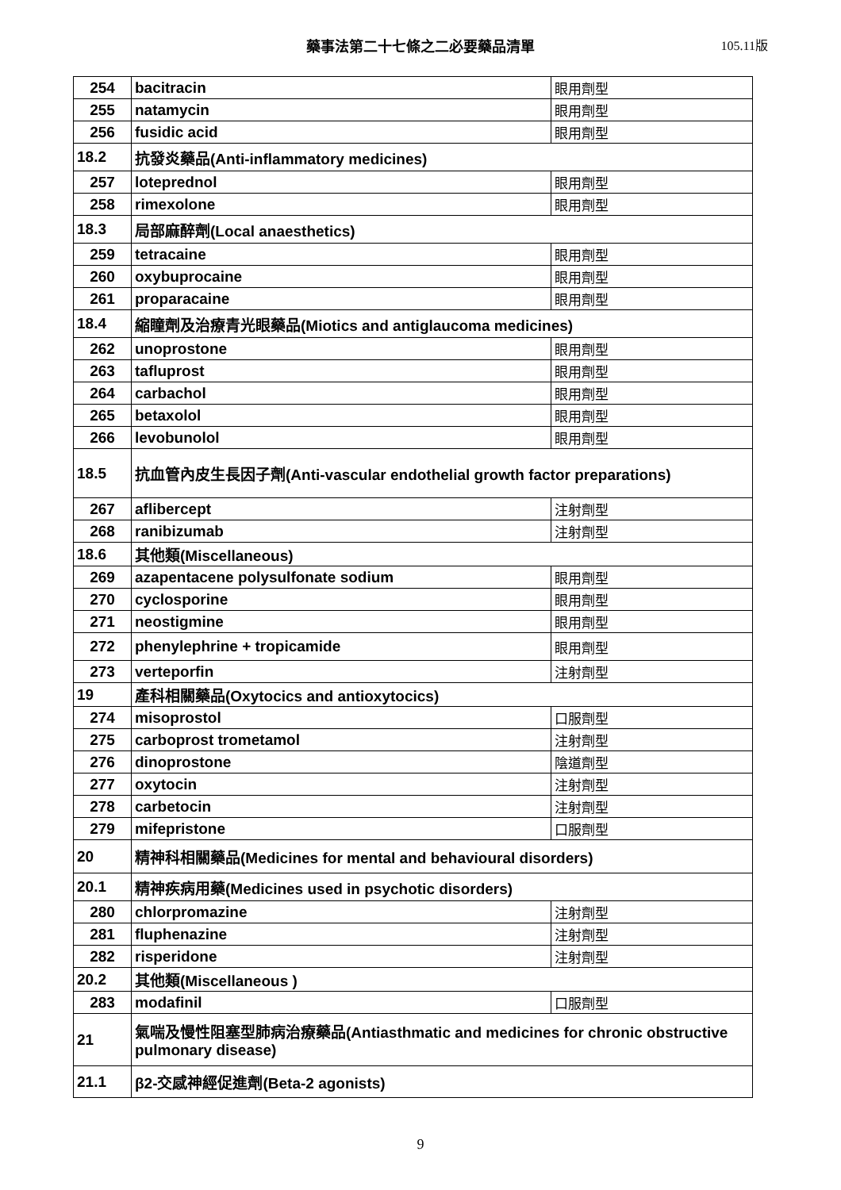藥事法第二十七條之二必要藥品清單
105.11版
| 254 | bacitracin | 眼用劑型 |
| 255 | natamycin | 眼用劑型 |
| 256 | fusidic acid | 眼用劑型 |
| 18.2 | 抗發炎藥品(Anti-inflammatory medicines) | |
| 257 | loteprednol | 眼用劑型 |
| 258 | rimexolone | 眼用劑型 |
| 18.3 | 局部麻醉劑(Local anaesthetics) | |
| 259 | tetracaine | 眼用劑型 |
| 260 | oxybuprocaine | 眼用劑型 |
| 261 | proparacaine | 眼用劑型 |
| 18.4 | 縮瞳劑及治療青光眼藥品(Miotics and antiglaucoma medicines) | |
| 262 | unoprostone | 眼用劑型 |
| 263 | tafluprost | 眼用劑型 |
| 264 | carbachol | 眼用劑型 |
| 265 | betaxolol | 眼用劑型 |
| 266 | levobunolol | 眼用劑型 |
| 18.5 | 抗血管內皮生長因子劑(Anti-vascular endothelial growth factor preparations) | |
| 267 | aflibercept | 注射劑型 |
| 268 | ranibizumab | 注射劑型 |
| 18.6 | 其他類(Miscellaneous) | |
| 269 | azapentacene polysulfonate sodium | 眼用劑型 |
| 270 | cyclosporine | 眼用劑型 |
| 271 | neostigmine | 眼用劑型 |
| 272 | phenylephrine + tropicamide | 眼用劑型 |
| 273 | verteporfin | 注射劑型 |
| 19 | 產科相關藥品(Oxytocics and antioxytocics) | |
| 274 | misoprostol | 口服劑型 |
| 275 | carboprost trometamol | 注射劑型 |
| 276 | dinoprostone | 陰道劑型 |
| 277 | oxytocin | 注射劑型 |
| 278 | carbetocin | 注射劑型 |
| 279 | mifepristone | 口服劑型 |
| 20 | 精神科相關藥品(Medicines for mental and behavioural disorders) | |
| 20.1 | 精神疾病用藥(Medicines used in psychotic disorders) | |
| 280 | chlorpromazine | 注射劑型 |
| 281 | fluphenazine | 注射劑型 |
| 282 | risperidone | 注射劑型 |
| 20.2 | 其他類(Miscellaneous ) | |
| 283 | modafinil | 口服劑型 |
| 21 | 氣喘及慢性阻塞型肺病治療藥品(Antiasthmatic and medicines for chronic obstructive pulmonary disease) | |
| 21.1 | β2-交感神經促進劑(Beta-2 agonists) | |
9